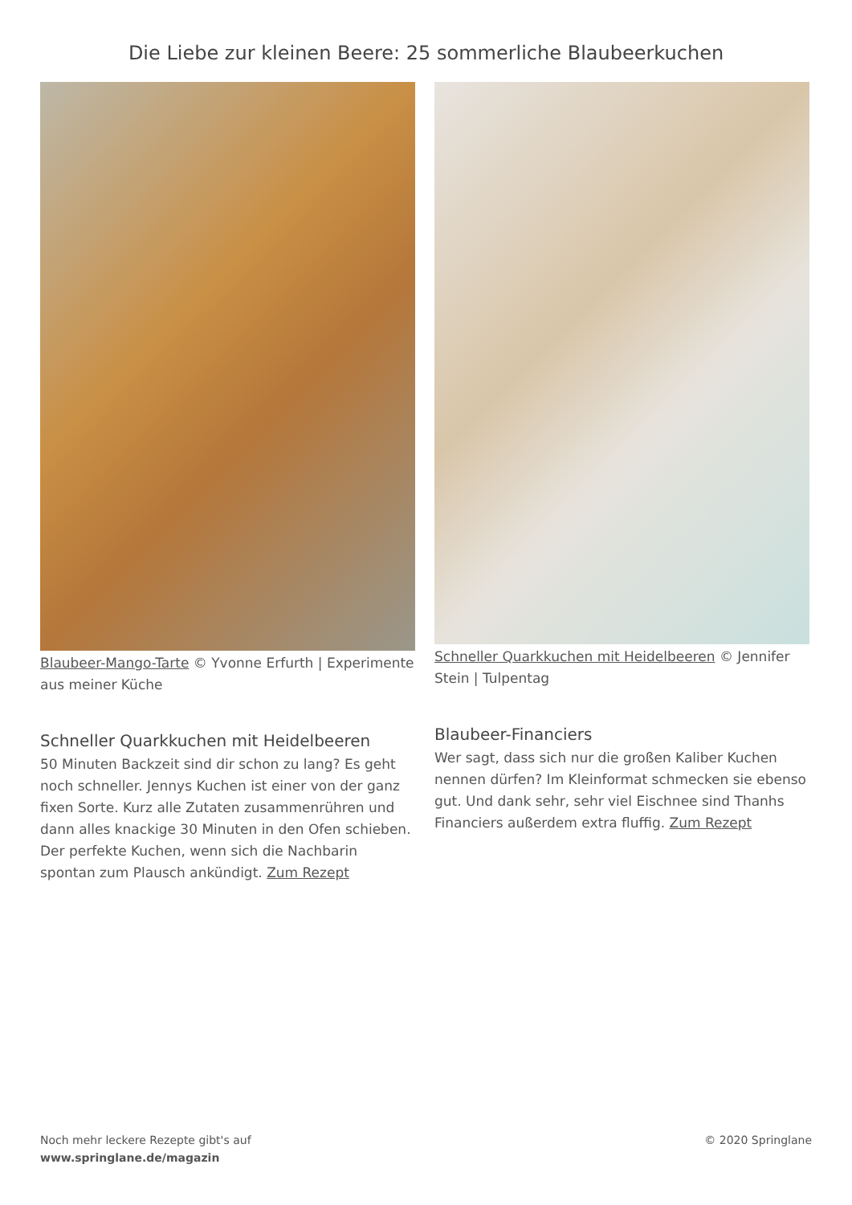Die Liebe zur kleinen Beere: 25 sommerliche Blaubeerkuchen
Blaubeer-Mango-Tarte © Yvonne Erfurth | Experimente aus meiner Küche
Schneller Quarkkuchen mit Heidelbeeren
50 Minuten Backzeit sind dir schon zu lang? Es geht noch schneller. Jennys Kuchen ist einer von der ganz fixen Sorte. Kurz alle Zutaten zusammenrühren und dann alles knackige 30 Minuten in den Ofen schieben. Der perfekte Kuchen, wenn sich die Nachbarin spontan zum Plausch ankündigt. Zum Rezept
Schneller Quarkkuchen mit Heidelbeeren © Jennifer Stein | Tulpentag
Blaubeer-Financiers
Wer sagt, dass sich nur die großen Kaliber Kuchen nennen dürfen? Im Kleinformat schmecken sie ebenso gut. Und dank sehr, sehr viel Eischnee sind Thanhs Financiers außerdem extra fluffig. Zum Rezept
Noch mehr leckere Rezepte gibt's auf
www.springlane.de/magazin
© 2020 Springlane